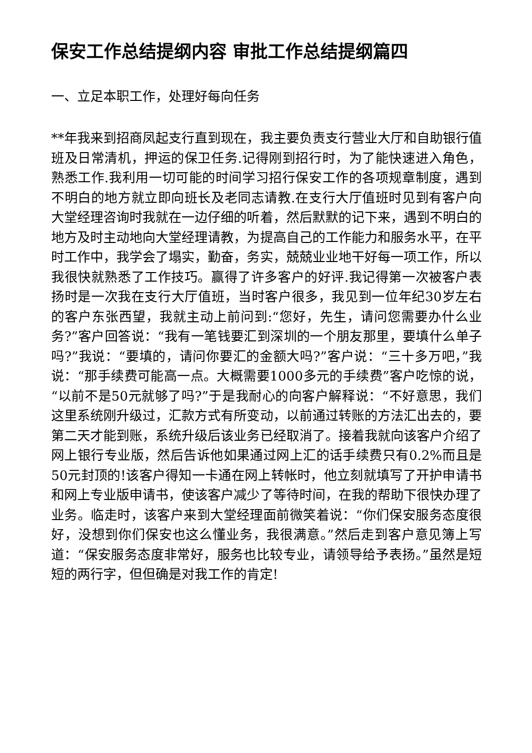保安工作总结提纲内容 审批工作总结提纲篇四
一、立足本职工作，处理好每向任务
**年我来到招商凤起支行直到现在，我主要负责支行营业大厅和自助银行值班及日常清机，押运的保卫任务.记得刚到招行时，为了能快速进入角色，熟悉工作.我利用一切可能的时间学习招行保安工作的各项规章制度，遇到不明白的地方就立即向班长及老同志请教.在支行大厅值班时见到有客户向大堂经理咨询时我就在一边仔细的听着，然后默默的记下来，遇到不明白的地方及时主动地向大堂经理请教，为提高自己的工作能力和服务水平，在平时工作中，我学会了塌实，勤奋，务实，兢兢业业地干好每一项工作，所以我很快就熟悉了工作技巧。赢得了许多客户的好评.我记得第一次被客户表扬时是一次我在支行大厅值班，当时客户很多，我见到一位年纪30岁左右的客户东张西望，我就主动上前问到:“您好，先生，请问您需要办什么业务?”客户回答说：“我有一笔钱要汇到深圳的一个朋友那里，要填什么单子吗?”我说：“要填的，请问你要汇的金额大吗?”客户说：“三十多万吧，”我说：“那手续费可能高一点。大概需要1000多元的手续费”客户吃惊的说，“以前不是50元就够了吗?”于是我耐心的向客户解释说：“不好意思，我们这里系统刚升级过，汇款方式有所变动，以前通过转账的方法汇出去的，要第二天才能到账，系统升级后该业务已经取消了。接着我就向该客户介绍了网上银行专业版，然后告诉他如果通过网上汇的话手续费只有0.2%而且是50元封顶的!该客户得知一卡通在网上转帐时，他立刻就填写了开护申请书和网上专业版申请书，使该客户减少了等待时间，在我的帮助下很快办理了业务。临走时，该客户来到大堂经理面前微笑着说：“你们保安服务态度很好，没想到你们保安也这么懂业务，我很满意。”然后走到客户意见簿上写道：“保安服务态度非常好，服务也比较专业，请领导给予表扬。”虽然是短短的两行字，但但确是对我工作的肯定!